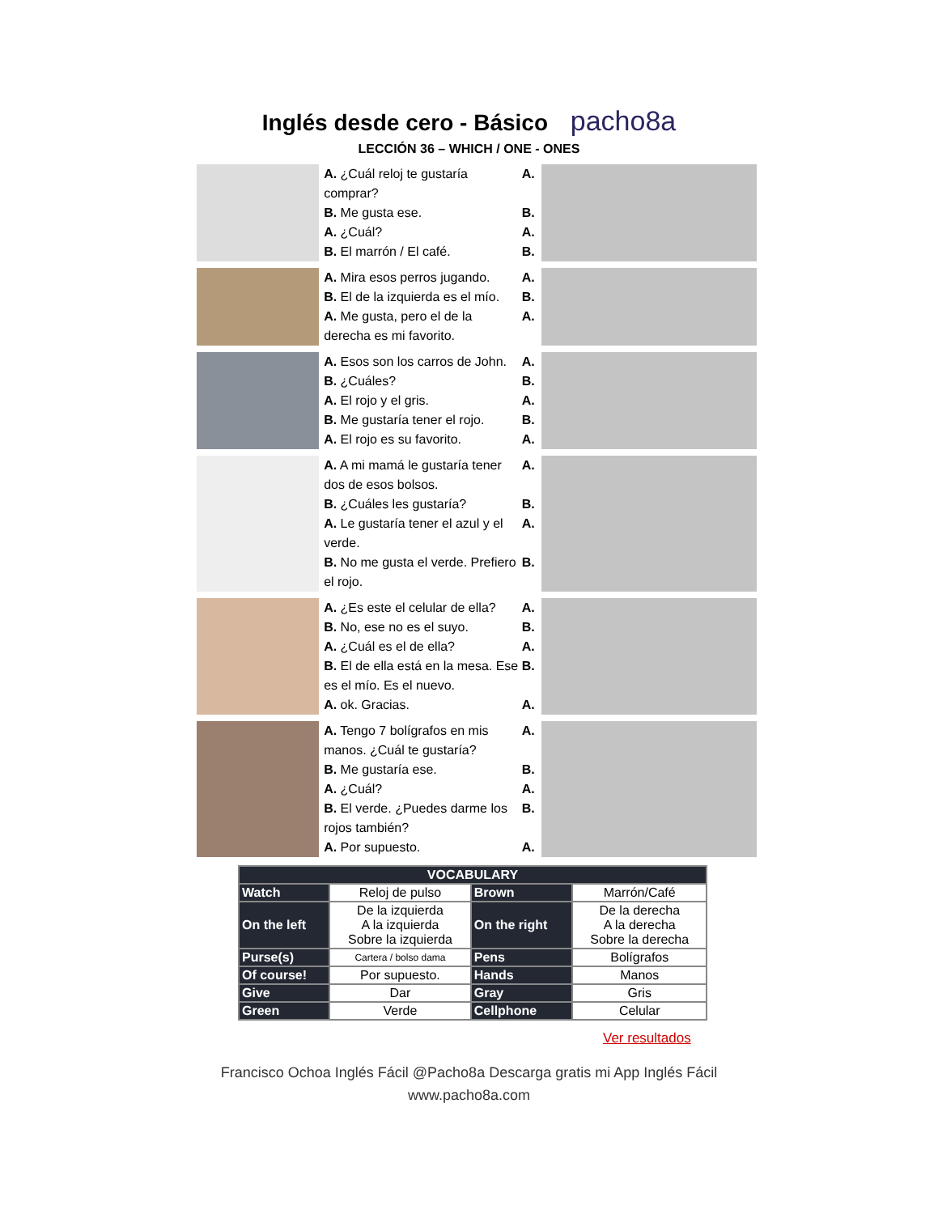Inglés desde cero - Básico pacho8a
LECCIÓN 36 – WHICH / ONE - ONES
A. ¿Cuál reloj te gustaría comprar?
B. Me gusta ese.
A. ¿Cuál?
B. El marrón / El café.
A.
B.
A.
B.
A. Mira esos perros jugando.
B. El de la izquierda es el mío.
A. Me gusta, pero el de la derecha es mi favorito.
A.
B.
A.
A. Esos son los carros de John.
B. ¿Cuáles?
A. El rojo y el gris.
B. Me gustaría tener el rojo.
A. El rojo es su favorito.
A.
B.
A.
B.
A.
A. A mi mamá le gustaría tener dos de esos bolsos.
B. ¿Cuáles les gustaría?
A. Le gustaría tener el azul y el verde.
B. No me gusta el verde. Prefiero el rojo.
A.
B.
A.
B.
A. ¿Es este el celular de ella?
B. No, ese no es el suyo.
A. ¿Cuál es el de ella?
B. El de ella está en la mesa. Ese es el mío. Es el nuevo.
A. ok. Gracias.
A.
B.
A.
B.
A.
A. Tengo 7 bolígrafos en mis manos. ¿Cuál te gustaría?
B. Me gustaría ese.
A. ¿Cuál?
B. El verde. ¿Puedes darme los rojos también?
A. Por supuesto.
A.
B.
A.
B.
A.
| VOCABULARY | | | |
| --- | --- | --- | --- |
| Watch | Reloj de pulso | Brown | Marrón/Café |
| On the left | De la izquierda A la izquierda Sobre la izquierda | On the right | De la derecha A la derecha Sobre la derecha |
| Purse(s) | Cartera / bolso dama | Pens | Bolígrafos |
| Of course! | Por supuesto. | Hands | Manos |
| Give | Dar | Gray | Gris |
| Green | Verde | Cellphone | Celular |
Ver resultados
Francisco Ochoa Inglés Fácil @Pacho8a Descarga gratis mi App Inglés Fácil
www.pacho8a.com